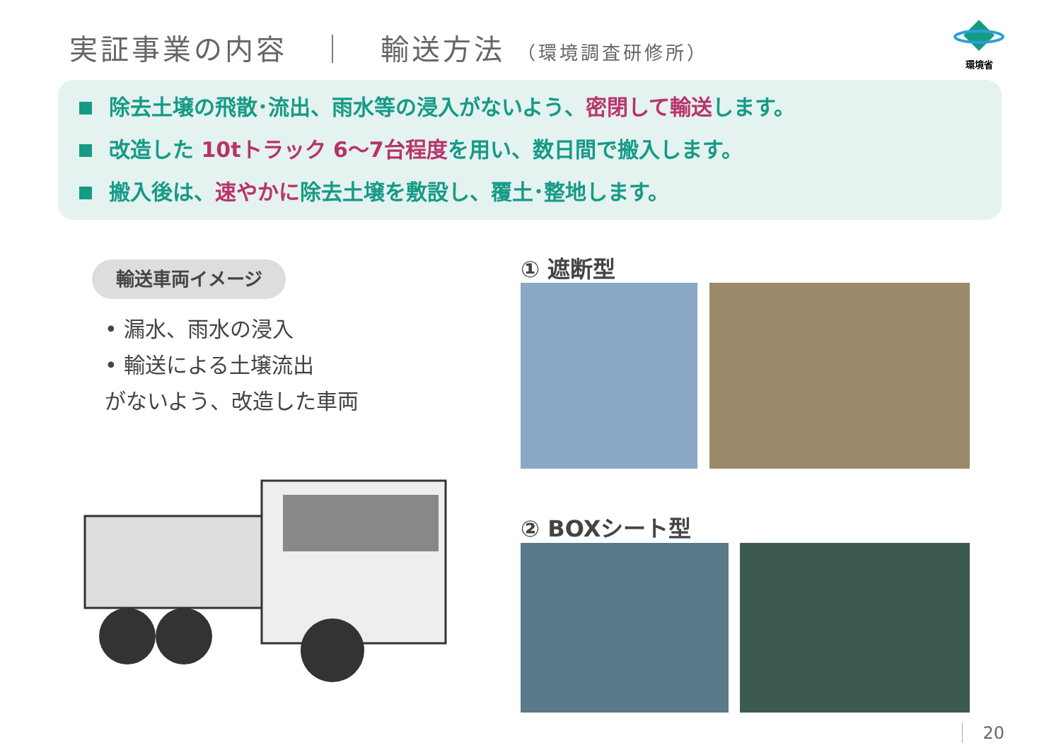実証事業の内容　｜　輸送方法 （環境調査研修所）
環境省
除去土壌の飛散･流出、雨水等の浸入がないよう、密閉して輸送します。
改造した 10tトラック 6～7台程度を用い、数日間で搬入します。
搬入後は、速やかに除去土壌を敷設し、覆土･整地します。
輸送車両イメージ
• 漏水、雨水の浸入
• 輸送による土壌流出
がないよう、改造した車両
① 遮断型
② BOXシート型
20